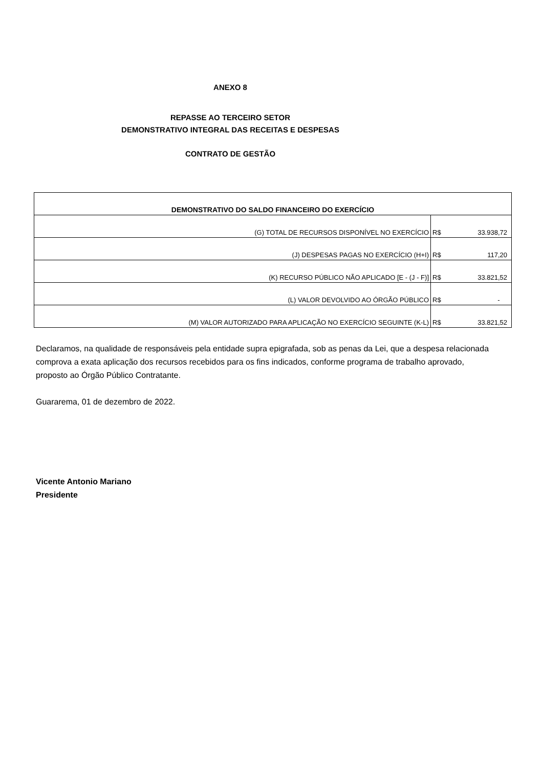ANEXO 8
REPASSE AO TERCEIRO SETOR
DEMONSTRATIVO INTEGRAL DAS RECEITAS E DESPESAS
CONTRATO DE GESTÃO
| DEMONSTRATIVO DO SALDO FINANCEIRO DO EXERCÍCIO | | |
| --- | --- | --- |
| (G) TOTAL DE RECURSOS DISPONÍVEL NO EXERCÍCIO | R$ | 33.938,72 |
| (J) DESPESAS PAGAS NO EXERCÍCIO (H+I) | R$ | 117,20 |
| (K) RECURSO PÚBLICO NÃO APLICADO [E - (J - F)] | R$ | 33.821,52 |
| (L) VALOR DEVOLVIDO AO ÓRGÃO PÚBLICO | R$ | - |
| (M) VALOR AUTORIZADO PARA APLICAÇÃO NO EXERCÍCIO SEGUINTE (K-L) | R$ | 33.821,52 |
Declaramos, na qualidade de responsáveis pela entidade supra epigrafada, sob as penas da Lei, que a despesa relacionada comprova a exata aplicação dos recursos recebidos para os fins indicados, conforme programa de trabalho aprovado, proposto ao Órgão Público Contratante.
Guararema, 01 de dezembro de 2022.
Vicente Antonio Mariano
Presidente